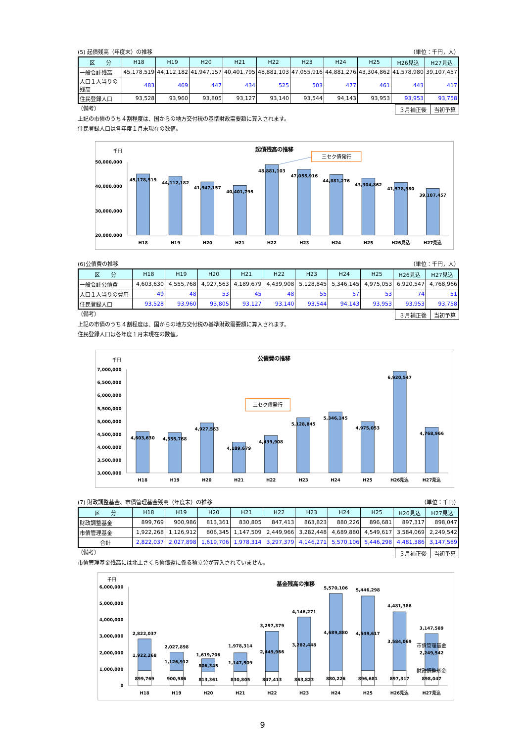(5) 起債残高（年度末）の推移 （単位：千円，人）
| 区 分 | H18 | H19 | H20 | H21 | H22 | H23 | H24 | H25 | H26見込 | H27見込 |
| --- | --- | --- | --- | --- | --- | --- | --- | --- | --- | --- |
| 一般会計残高 | 45,178,519 | 44,112,182 | 41,947,157 | 40,401,795 | 48,881,103 | 47,055,916 | 44,881,276 | 43,304,862 | 41,578,980 | 39,107,457 |
| 人口１人当りの残高 | 483 | 469 | 447 | 434 | 525 | 503 | 477 | 461 | 443 | 417 |
| 住民登録人口 | 93,528 | 93,960 | 93,805 | 93,127 | 93,140 | 93,544 | 94,143 | 93,953 | 93,953 | 93,758 |
（備考）
| ３月補正後 | 当初予算 |
上記の市債のうち４割程度は、国からの地方交付税の基準財政需要額に算入されます。
住民登録人口は各年度１月末現在の数値。
千円
起債残高の推移
三セク債発行
50,000,000
40,000,000
30,000,000
20,000,000
45,178,519
44,112,182
41,947,157
40,401,795
48,881,103
47,055,916
44,881,276
43,304,862
41,578,980
39,107,457
H18
H19
H20
H21
H22
H23
H24
H25
H26見込
H27見込
(6)公債費の推移 （単位：千円，人）
| 区 分 | H18 | H19 | H20 | H21 | H22 | H23 | H24 | H25 | H26見込 | H27見込 |
| --- | --- | --- | --- | --- | --- | --- | --- | --- | --- | --- |
| 一般会計公債費 | 4,603,630 | 4,555,768 | 4,927,563 | 4,189,679 | 4,439,908 | 5,128,845 | 5,346,145 | 4,975,053 | 6,920,547 | 4,768,966 |
| 人口１人当りの費用 | 49 | 48 | 53 | 45 | 48 | 55 | 57 | 53 | 74 | 51 |
| 住民登録人口 | 93,528 | 93,960 | 93,805 | 93,127 | 93,140 | 93,544 | 94,143 | 93,953 | 93,953 | 93,758 |
（備考）
| ３月補正後 | 当初予算 |
上記の市債のうち４割程度は、国からの地方交付税の基準財政需要額に算入されます。
住民登録人口は各年度１月末現在の数値。
千円
公債費の推移
三セク債発行
7,000,000
6,500,000
6,000,000
5,500,000
5,000,000
4,500,000
4,000,000
3,500,000
3,000,000
4,603,630
4,555,768
4,927,563
4,189,679
4,439,908
5,128,845
5,346,145
4,975,053
6,920,547
4,768,966
H18
H19
H20
H21
H22
H23
H24
H25
H26見込
H27見込
(7) 財政調整基金、市債管理基金残高（年度末）の推移 （単位：千円）
| 区 分 | H18 | H19 | H20 | H21 | H22 | H23 | H24 | H25 | H26見込 | H27見込 |
| --- | --- | --- | --- | --- | --- | --- | --- | --- | --- | --- |
| 財政調整基金 | 899,769 | 900,986 | 813,361 | 830,805 | 847,413 | 863,823 | 880,226 | 896,681 | 897,317 | 898,047 |
| 市債管理基金 | 1,922,268 | 1,126,912 | 806,345 | 1,147,509 | 2,449,966 | 3,282,448 | 4,689,880 | 4,549,617 | 3,584,069 | 2,249,542 |
| 合計 | 2,822,037 | 2,027,898 | 1,619,706 | 1,978,314 | 3,297,379 | 4,146,271 | 5,570,106 | 5,446,298 | 4,481,386 | 3,147,589 |
（備考）
| ３月補正後 | 当初予算 |
市債管理基金残高には北上さくら債償還に係る積立分が算入されていません。
千円
基金残高の推移
6,000,000
5,000,000
4,000,000
3,000,000
2,000,000
1,000,000
0
2,822,037
2,027,898
1,619,706
1,978,314
3,297,379
4,146,271
5,570,106
5,446,298
4,481,386
3,147,589
1,922,268
1,126,912
806,345
1,147,509
2,449,966
3,282,448
4,689,880
4,549,617
3,584,069
2,249,542
899,769
900,986
813,361
830,805
847,413
863,823
880,226
896,681
897,317
898,047
H18
H19
H20
H21
H22
H23
H24
H25
H26見込
H27見込
市債管理基金
財政調整基金
9